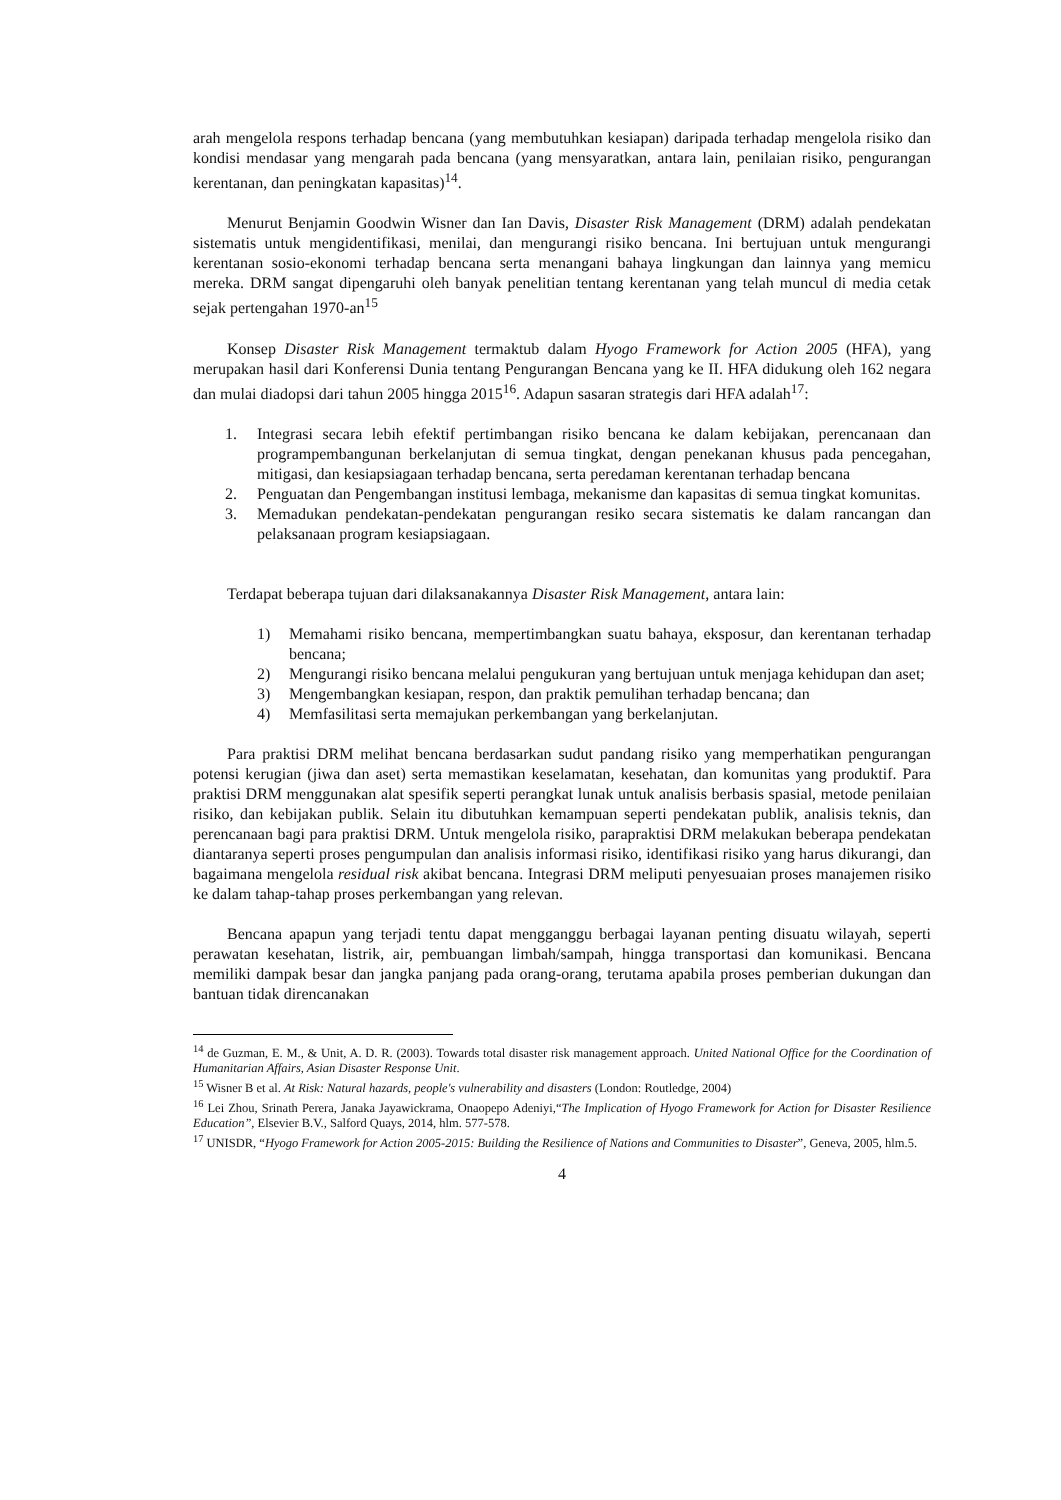arah mengelola respons terhadap bencana (yang membutuhkan kesiapan) daripada terhadap mengelola risiko dan kondisi mendasar yang mengarah pada bencana (yang mensyaratkan, antara lain, penilaian risiko, pengurangan kerentanan, dan peningkatan kapasitas)<sup>14</sup>.
Menurut Benjamin Goodwin Wisner dan Ian Davis, Disaster Risk Management (DRM) adalah pendekatan sistematis untuk mengidentifikasi, menilai, dan mengurangi risiko bencana. Ini bertujuan untuk mengurangi kerentanan sosio-ekonomi terhadap bencana serta menangani bahaya lingkungan dan lainnya yang memicu mereka. DRM sangat dipengaruhi oleh banyak penelitian tentang kerentanan yang telah muncul di media cetak sejak pertengahan 1970-an<sup>15</sup>
Konsep Disaster Risk Management termaktub dalam Hyogo Framework for Action 2005 (HFA), yang merupakan hasil dari Konferensi Dunia tentang Pengurangan Bencana yang ke II. HFA didukung oleh 162 negara dan mulai diadopsi dari tahun 2005 hingga 2015<sup>16</sup>. Adapun sasaran strategis dari HFA adalah<sup>17</sup>:
1. Integrasi secara lebih efektif pertimbangan risiko bencana ke dalam kebijakan, perencanaan dan programpembangunan berkelanjutan di semua tingkat, dengan penekanan khusus pada pencegahan, mitigasi, dan kesiapsiagaan terhadap bencana, serta peredaman kerentanan terhadap bencana
2. Penguatan dan Pengembangan institusi lembaga, mekanisme dan kapasitas di semua tingkat komunitas.
3. Memadukan pendekatan-pendekatan pengurangan resiko secara sistematis ke dalam rancangan dan pelaksanaan program kesiapsiagaan.
Terdapat beberapa tujuan dari dilaksanakannya Disaster Risk Management, antara lain:
1) Memahami risiko bencana, mempertimbangkan suatu bahaya, eksposur, dan kerentanan terhadap bencana;
2) Mengurangi risiko bencana melalui pengukuran yang bertujuan untuk menjaga kehidupan dan aset;
3) Mengembangkan kesiapan, respon, dan praktik pemulihan terhadap bencana; dan
4) Memfasilitasi serta memajukan perkembangan yang berkelanjutan.
Para praktisi DRM melihat bencana berdasarkan sudut pandang risiko yang memperhatikan pengurangan potensi kerugian (jiwa dan aset) serta memastikan keselamatan, kesehatan, dan komunitas yang produktif. Para praktisi DRM menggunakan alat spesifik seperti perangkat lunak untuk analisis berbasis spasial, metode penilaian risiko, dan kebijakan publik. Selain itu dibutuhkan kemampuan seperti pendekatan publik, analisis teknis, dan perencanaan bagi para praktisi DRM. Untuk mengelola risiko, parapraktisi DRM melakukan beberapa pendekatan diantaranya seperti proses pengumpulan dan analisis informasi risiko, identifikasi risiko yang harus dikurangi, dan bagaimana mengelola residual risk akibat bencana. Integrasi DRM meliputi penyesuaian proses manajemen risiko ke dalam tahap-tahap proses perkembangan yang relevan.
Bencana apapun yang terjadi tentu dapat mengganggu berbagai layanan penting disuatu wilayah, seperti perawatan kesehatan, listrik, air, pembuangan limbah/sampah, hingga transportasi dan komunikasi. Bencana memiliki dampak besar dan jangka panjang pada orang-orang, terutama apabila proses pemberian dukungan dan bantuan tidak direncanakan
<sup>14</sup> de Guzman, E. M., & Unit, A. D. R. (2003). Towards total disaster risk management approach. United National Office for the Coordination of Humanitarian Affairs, Asian Disaster Response Unit.
<sup>15</sup> Wisner B et al. At Risk: Natural hazards, people's vulnerability and disasters (London: Routledge, 2004)
<sup>16</sup> Lei Zhou, Srinath Perera, Janaka Jayawickrama, Onaopepo Adeniyi,“The Implication of Hyogo Framework for Action for Disaster Resilience Education”, Elsevier B.V., Salford Quays, 2014, hlm. 577-578.
<sup>17</sup> UNISDR, “Hyogo Framework for Action 2005-2015: Building the Resilience of Nations and Communities to Disaster”, Geneva, 2005, hlm.5.
4